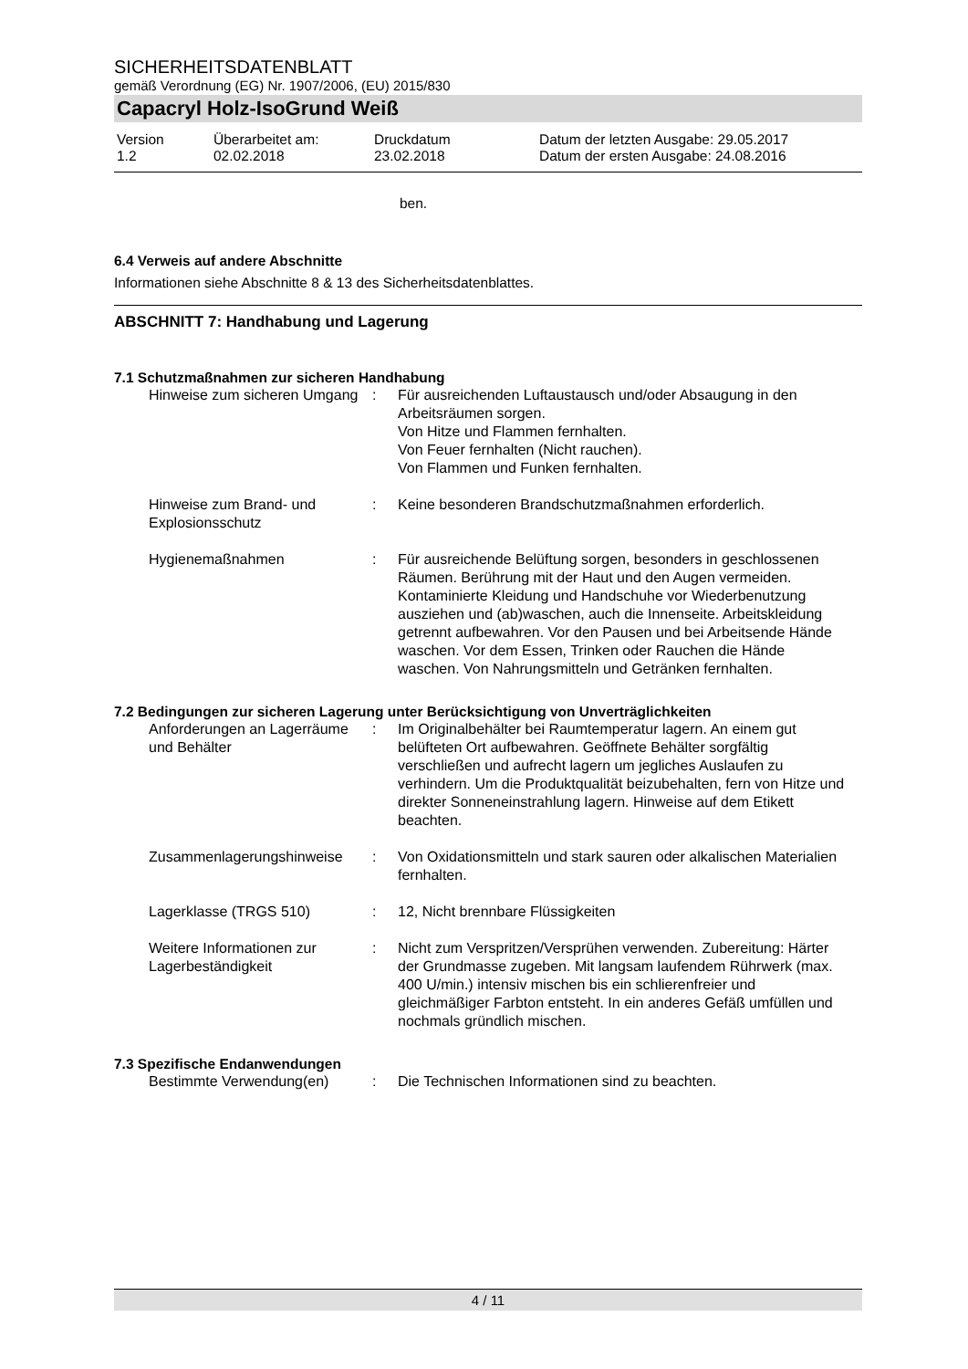SICHERHEITSDATENBLATT
gemäß Verordnung (EG) Nr. 1907/2006, (EU) 2015/830
Capacryl Holz-IsoGrund Weiß
| Version 1.2 | Überarbeitet am: 02.02.2018 | Druckdatum 23.02.2018 | Datum der letzten Ausgabe: 29.05.2017 Datum der ersten Ausgabe: 24.08.2016 |
ben.
6.4 Verweis auf andere Abschnitte
Informationen siehe Abschnitte 8 & 13 des Sicherheitsdatenblattes.
ABSCHNITT 7: Handhabung und Lagerung
7.1 Schutzmaßnahmen zur sicheren Handhabung
| Hinweise zum sicheren Umgang | : | Für ausreichenden Luftaustausch und/oder Absaugung in den Arbeitsräumen sorgen. Von Hitze und Flammen fernhalten. Von Feuer fernhalten (Nicht rauchen). Von Flammen und Funken fernhalten. |
| Hinweise zum Brand- und Explosionsschutz | : | Keine besonderen Brandschutzmaßnahmen erforderlich. |
| Hygienemaßnahmen | : | Für ausreichende Belüftung sorgen, besonders in geschlossenen Räumen. Berührung mit der Haut und den Augen vermeiden. Kontaminierte Kleidung und Handschuhe vor Wiederbenutzung ausziehen und (ab)waschen, auch die Innenseite. Arbeitskleidung getrennt aufbewahren. Vor den Pausen und bei Arbeitsende Hände waschen. Vor dem Essen, Trinken oder Rauchen die Hände waschen. Von Nahrungsmitteln und Getränken fernhalten. |
7.2 Bedingungen zur sicheren Lagerung unter Berücksichtigung von Unverträglichkeiten
| Anforderungen an Lagerräume und Behälter | : | Im Originalbehälter bei Raumtemperatur lagern. An einem gut belüfteten Ort aufbewahren. Geöffnete Behälter sorgfältig verschließen und aufrecht lagern um jegliches Auslaufen zu verhindern. Um die Produktqualität beizubehalten, fern von Hitze und direkter Sonneneinstrahlung lagern. Hinweise auf dem Etikett beachten. |
| Zusammenlagerungshinweise | : | Von Oxidationsmitteln und stark sauren oder alkalischen Materialien fernhalten. |
| Lagerklasse (TRGS 510) | : | 12, Nicht brennbare Flüssigkeiten |
| Weitere Informationen zur Lagerbeständigkeit | : | Nicht zum Verspritzen/Versprühen verwenden. Zubereitung: Härter der Grundmasse zugeben. Mit langsam laufendem Rührwerk (max. 400 U/min.) intensiv mischen bis ein schlierenfreier und gleichmäßiger Farbton entsteht. In ein anderes Gefäß umfüllen und nochmals gründlich mischen. |
7.3 Spezifische Endanwendungen
| Bestimmte Verwendung(en) | : | Die Technischen Informationen sind zu beachten. |
4 / 11